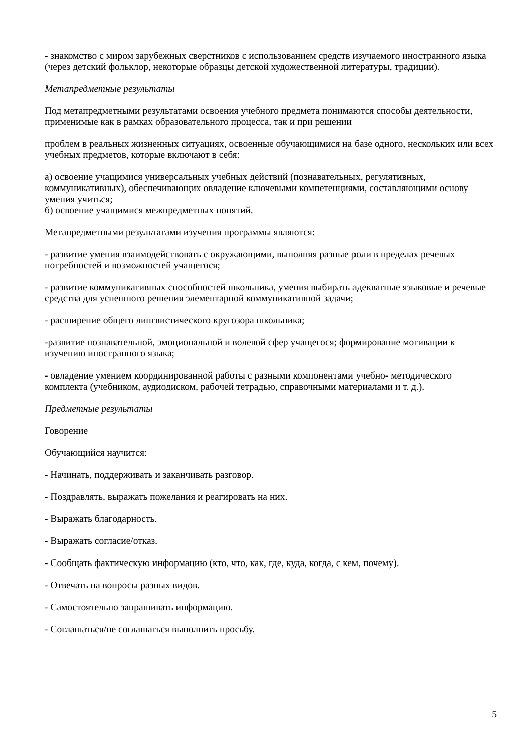- знакомство с миром зарубежных сверстников с использованием средств изучаемого иностранного языка (через детский фольклор, некоторые образцы детской художественной литературы, традиции).
Метапредметные результаты
Под метапредметными результатами освоения учебного предмета понимаются способы деятельности, применимые как в рамках образовательного процесса, так и при решении
проблем в реальных жизненных ситуациях, освоенные обучающимися на базе одного, нескольких или всех учебных предметов, которые включают в себя:
а) освоение учащимися универсальных учебных действий (познавательных, регулятивных, коммуникативных), обеспечивающих овладение ключевыми компетенциями, составляющими основу умения учиться;
б) освоение учащимися межпредметных понятий.
Метапредметными результатами изучения программы являются:
- развитие умения взаимодействовать с окружающими, выполняя разные роли в пределах речевых потребностей и возможностей учащегося;
- развитие коммуникативных способностей школьника, умения выбирать адекватные языковые и речевые средства для успешного решения элементарной коммуникативной задачи;
- расширение общего лингвистического кругозора школьника;
-развитие познавательной, эмоциональной и волевой сфер учащегося; формирование мотивации к изучению иностранного языка;
- овладение умением координированной работы с разными компонентами учебно- методического комплекта (учебником, аудиодиском, рабочей тетрадью, справочными материалами и т. д.).
Предметные результаты
Говорение
Обучающийся научится:
- Начинать, поддерживать и заканчивать разговор.
- Поздравлять, выражать пожелания и реагировать на них.
- Выражать благодарность.
- Выражать согласие/отказ.
- Сообщать фактическую информацию (кто, что, как, где, куда, когда, с кем, почему).
- Отвечать на вопросы разных видов.
- Самостоятельно запрашивать информацию.
- Соглашаться/не соглашаться выполнить просьбу.
5